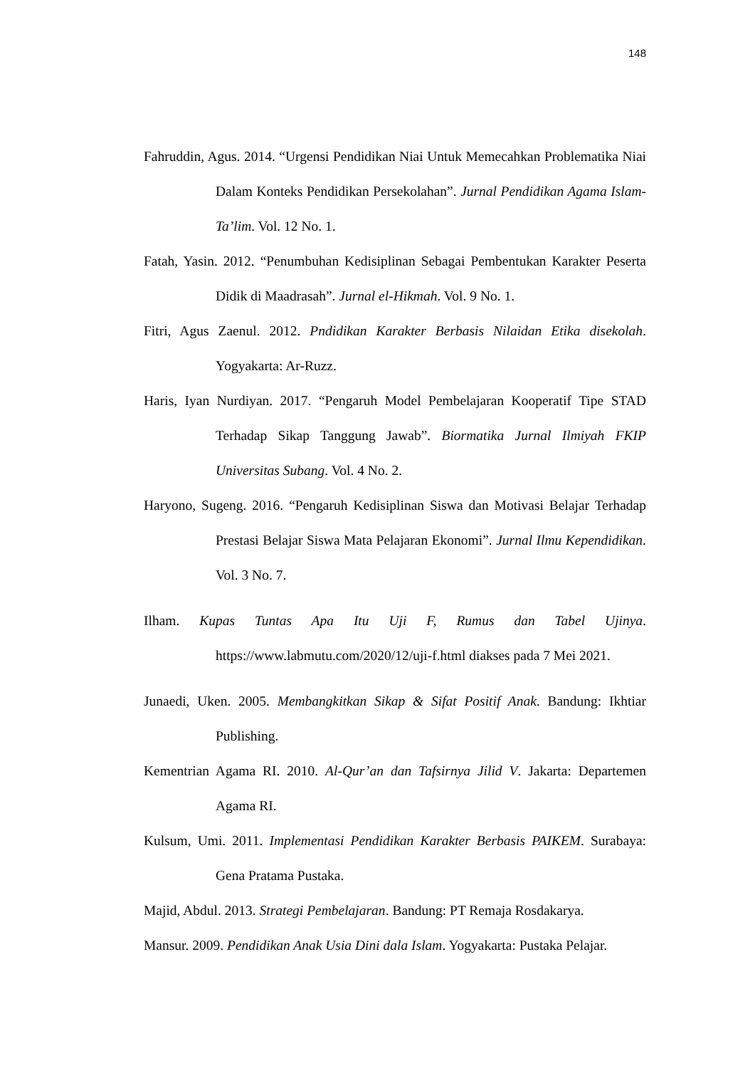148
Fahruddin, Agus. 2014. “Urgensi Pendidikan Niai Untuk Memecahkan Problematika Niai Dalam Konteks Pendidikan Persekolahan”. Jurnal Pendidikan Agama Islam-Ta’lim. Vol. 12 No. 1.
Fatah, Yasin. 2012. “Penumbuhan Kedisiplinan Sebagai Pembentukan Karakter Peserta Didik di Maadrasah”. Jurnal el-Hikmah. Vol. 9 No. 1.
Fitri, Agus Zaenul. 2012. Pndidikan Karakter Berbasis Nilaidan Etika disekolah. Yogyakarta: Ar-Ruzz.
Haris, Iyan Nurdiyan. 2017. “Pengaruh Model Pembelajaran Kooperatif Tipe STAD Terhadap Sikap Tanggung Jawab”. Biormatika Jurnal Ilmiyah FKIP Universitas Subang. Vol. 4 No. 2.
Haryono, Sugeng. 2016. “Pengaruh Kedisiplinan Siswa dan Motivasi Belajar Terhadap Prestasi Belajar Siswa Mata Pelajaran Ekonomi”. Jurnal Ilmu Kependidikan. Vol. 3 No. 7.
Ilham. Kupas Tuntas Apa Itu Uji F, Rumus dan Tabel Ujinya. https://www.labmutu.com/2020/12/uji-f.html diakses pada 7 Mei 2021.
Junaedi, Uken. 2005. Membangkitkan Sikap & Sifat Positif Anak. Bandung: Ikhtiar Publishing.
Kementrian Agama RI. 2010. Al-Qur’an dan Tafsirnya Jilid V. Jakarta: Departemen Agama RI.
Kulsum, Umi. 2011. Implementasi Pendidikan Karakter Berbasis PAIKEM. Surabaya: Gena Pratama Pustaka.
Majid, Abdul. 2013. Strategi Pembelajaran. Bandung: PT Remaja Rosdakarya.
Mansur. 2009. Pendidikan Anak Usia Dini dala Islam. Yogyakarta: Pustaka Pelajar.